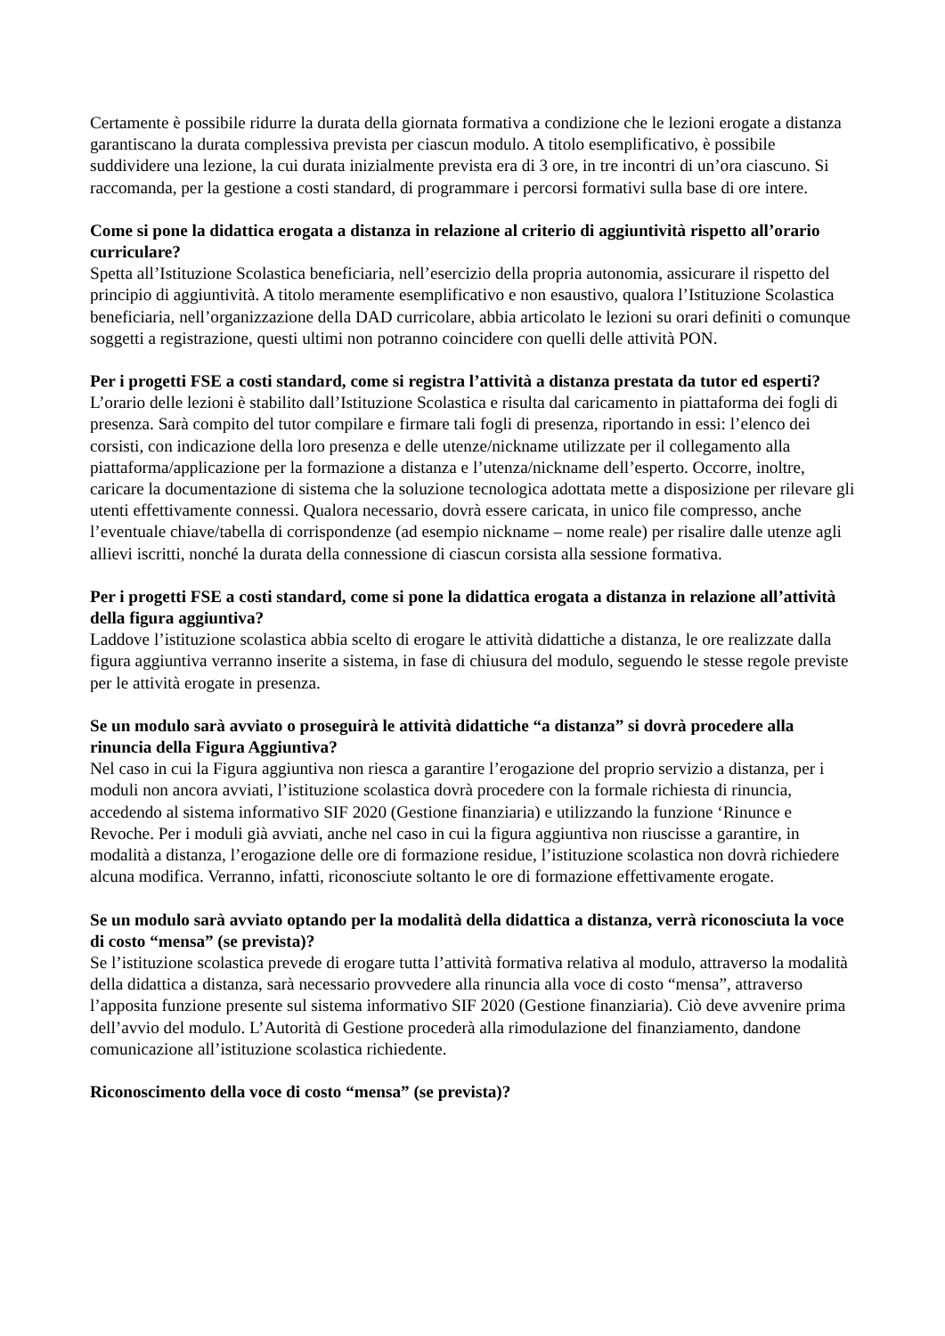Certamente è possibile ridurre la durata della giornata formativa a condizione che le lezioni erogate a distanza garantiscano la durata complessiva prevista per ciascun modulo. A titolo esemplificativo, è possibile suddividere una lezione, la cui durata inizialmente prevista era di 3 ore, in tre incontri di un’ora ciascuno. Si raccomanda, per la gestione a costi standard, di programmare i percorsi formativi sulla base di ore intere.
Come si pone la didattica erogata a distanza in relazione al criterio di aggiuntività rispetto all’orario curriculare?
Spetta all’Istituzione Scolastica beneficiaria, nell’esercizio della propria autonomia, assicurare il rispetto del principio di aggiuntività. A titolo meramente esemplificativo e non esaustivo, qualora l’Istituzione Scolastica beneficiaria, nell’organizzazione della DAD curricolare, abbia articolato le lezioni su orari definiti o comunque soggetti a registrazione, questi ultimi non potranno coincidere con quelli delle attività PON.
Per i progetti FSE a costi standard, come si registra l’attività a distanza prestata da tutor ed esperti?
L’orario delle lezioni è stabilito dall’Istituzione Scolastica e risulta dal caricamento in piattaforma dei fogli di presenza. Sarà compito del tutor compilare e firmare tali fogli di presenza, riportando in essi: l’elenco dei corsisti, con indicazione della loro presenza e delle utenze/nickname utilizzate per il collegamento alla piattaforma/applicazione per la formazione a distanza e l’utenza/nickname dell’esperto. Occorre, inoltre, caricare la documentazione di sistema che la soluzione tecnologica adottata mette a disposizione per rilevare gli utenti effettivamente connessi. Qualora necessario, dovrà essere caricata, in unico file compresso, anche l’eventuale chiave/tabella di corrispondenze (ad esempio nickname – nome reale) per risalire dalle utenze agli allievi iscritti, nonché la durata della connessione di ciascun corsista alla sessione formativa.
Per i progetti FSE a costi standard, come si pone la didattica erogata a distanza in relazione all’attività della figura aggiuntiva?
Laddove l’istituzione scolastica abbia scelto di erogare le attività didattiche a distanza, le ore realizzate dalla figura aggiuntiva verranno inserite a sistema, in fase di chiusura del modulo, seguendo le stesse regole previste per le attività erogate in presenza.
Se un modulo sarà avviato o proseguirà le attività didattiche “a distanza” si dovrà procedere alla rinuncia della Figura Aggiuntiva?
Nel caso in cui la Figura aggiuntiva non riesca a garantire l’erogazione del proprio servizio a distanza, per i moduli non ancora avviati, l’istituzione scolastica dovrà procedere con la formale richiesta di rinuncia, accedendo al sistema informativo SIF 2020 (Gestione finanziaria) e utilizzando la funzione ‘Rinunce e Revoche. Per i moduli già avviati, anche nel caso in cui la figura aggiuntiva non riuscisse a garantire, in modalità a distanza, l’erogazione delle ore di formazione residue, l’istituzione scolastica non dovrà richiedere alcuna modifica. Verranno, infatti, riconosciute soltanto le ore di formazione effettivamente erogate.
Se un modulo sarà avviato optando per la modalità della didattica a distanza, verrà riconosciuta la voce di costo “mensa” (se prevista)?
Se l’istituzione scolastica prevede di erogare tutta l’attività formativa relativa al modulo, attraverso la modalità della didattica a distanza, sarà necessario provvedere alla rinuncia alla voce di costo “mensa”, attraverso l’apposita funzione presente sul sistema informativo SIF 2020 (Gestione finanziaria). Ciò deve avvenire prima dell’avvio del modulo. L’Autorità di Gestione procederà alla rimodulazione del finanziamento, dandone comunicazione all’istituzione scolastica richiedente.
Riconoscimento della voce di costo “mensa” (se prevista)?